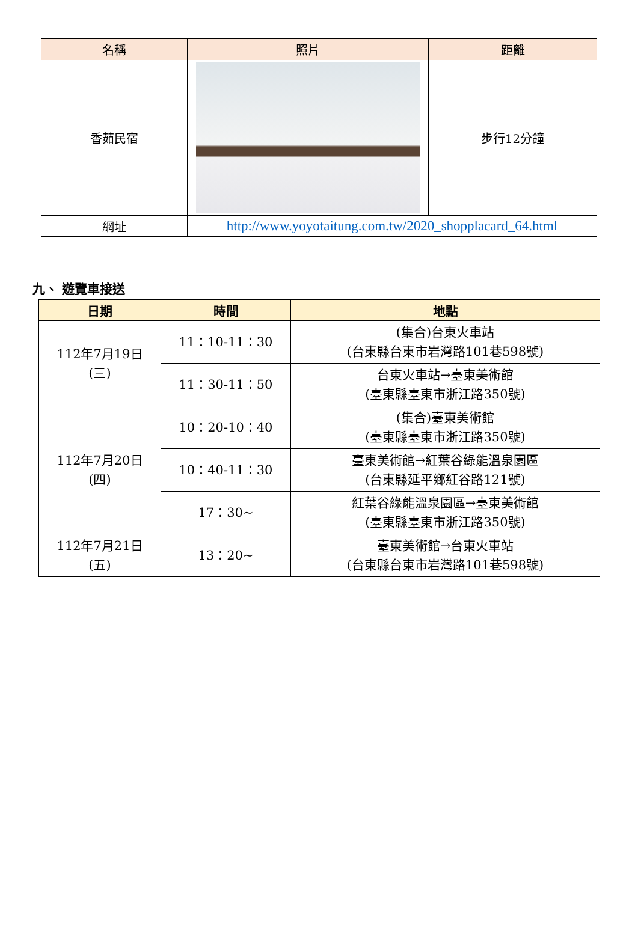| 名稱 | 照片 | 距離 |
| --- | --- | --- |
| 香茹民宿 | | 步行12分鐘 |
| 網址 | http://www.yoyotaitung.com.tw/2020_shopplacard_64.html | |
九、 遊覽車接送
| 日期 | 時間 | 地點 |
| --- | --- | --- |
| 112年7月19日 (三) | 11：10-11：30 | (集合)台東火車站 (台東縣台東市岩灣路101巷598號) |
| | 11：30-11：50 | 台東火車站→臺東美術館 (臺東縣臺東市浙江路350號) |
| 112年7月20日 (四) | 10：20-10：40 | (集合)臺東美術館 (臺東縣臺東市浙江路350號) |
| | 10：40-11：30 | 臺東美術館→紅葉谷綠能溫泉園區 (台東縣延平鄉紅谷路121號) |
| | 17：30~ | 紅葉谷綠能溫泉園區→臺東美術館 (臺東縣臺東市浙江路350號) |
| 112年7月21日 (五) | 13：20~ | 臺東美術館→台東火車站 (台東縣台東市岩灣路101巷598號) |